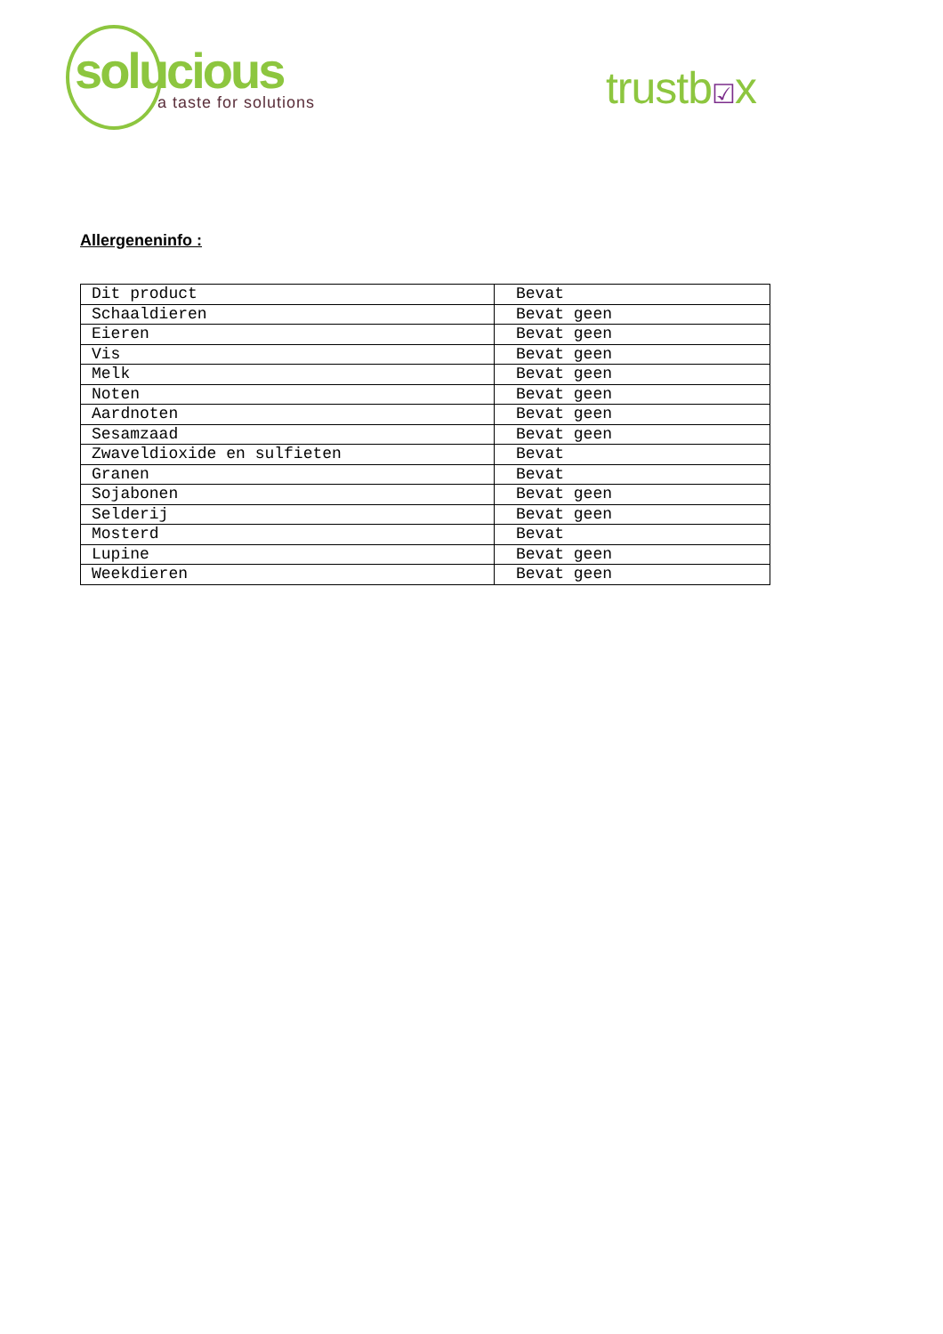solucious
a taste for solutions
trustb☑x
Allergeneninfo :
| Dit product | Bevat |
| Schaaldieren | Bevat geen |
| Eieren | Bevat geen |
| Vis | Bevat geen |
| Melk | Bevat geen |
| Noten | Bevat geen |
| Aardnoten | Bevat geen |
| Sesamzaad | Bevat geen |
| Zwaveldioxide en sulfieten | Bevat |
| Granen | Bevat |
| Sojabonen | Bevat geen |
| Selderij | Bevat geen |
| Mosterd | Bevat |
| Lupine | Bevat geen |
| Weekdieren | Bevat geen |